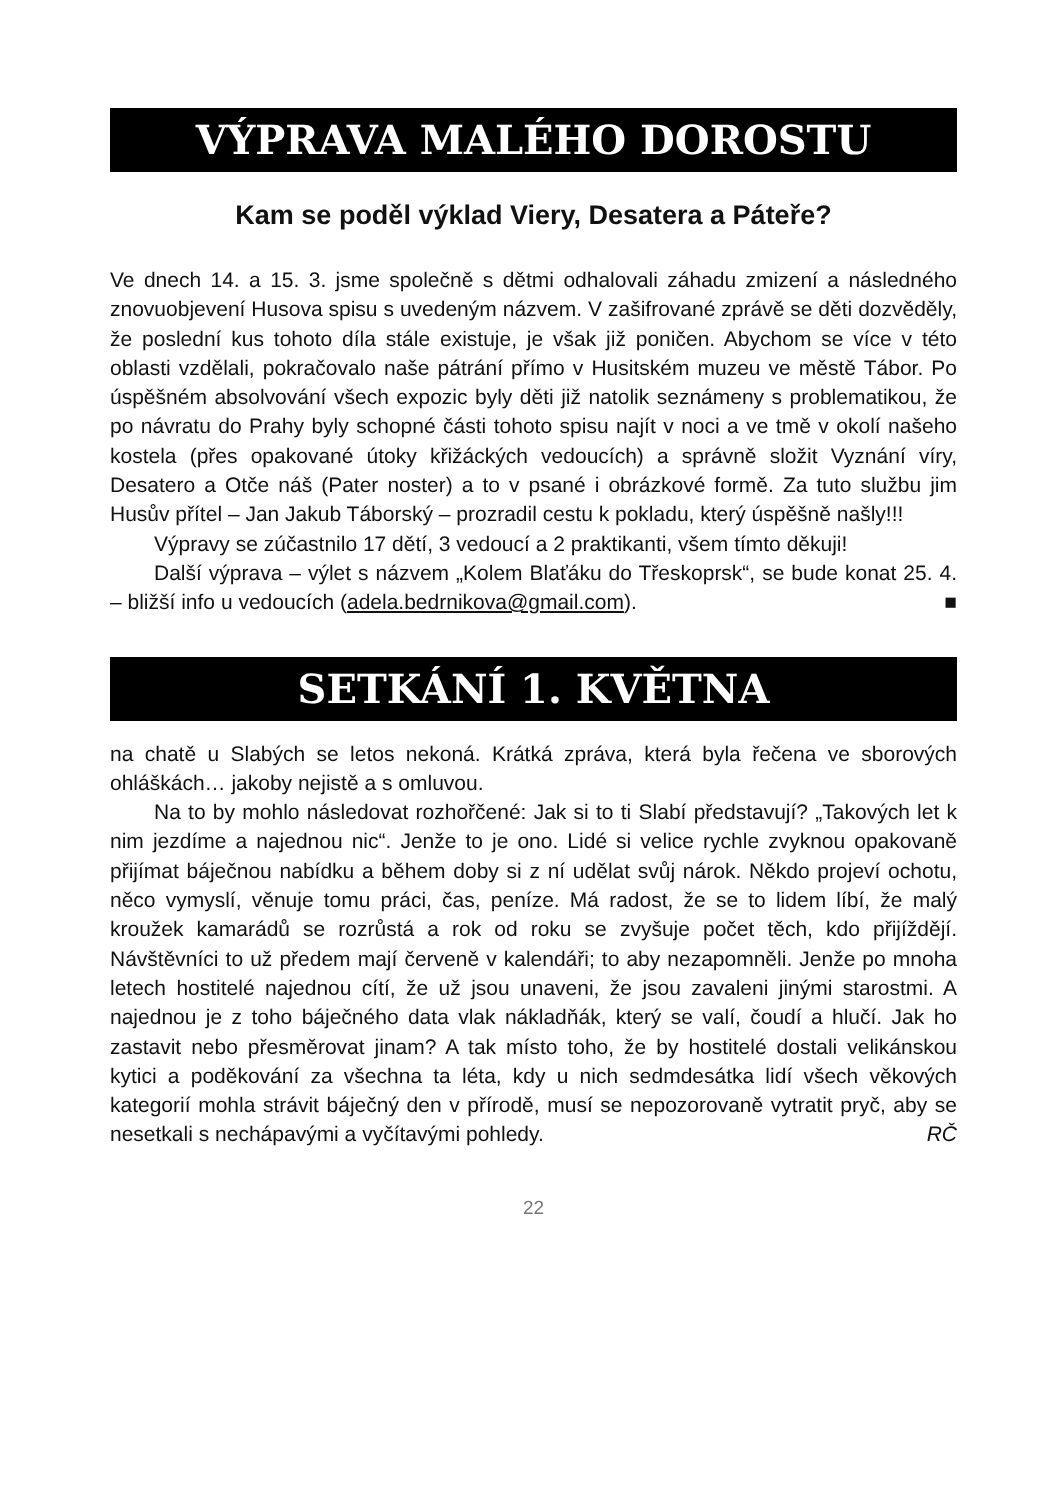VÝPRAVA MALÉHO DOROSTU
Kam se poděl výklad Viery, Desatera a Páteře?
Ve dnech 14. a 15. 3. jsme společně s dětmi odhalovali záhadu zmizení a následného znovuobjevení Husova spisu s uvedeným názvem. V zašifrované zprávě se děti dozvěděly, že poslední kus tohoto díla stále existuje, je však již poničen. Abychom se více v této oblasti vzdělali, pokračovalo naše pátrání přímo v Husitském muzeu ve městě Tábor. Po úspěšném absolvování všech expozic byly děti již natolik seznámeny s problematikou, že po návratu do Prahy byly schopné části tohoto spisu najít v noci a ve tmě v okolí našeho kostela (přes opakované útoky křižáckých vedoucích) a správně složit Vyznání víry, Desatero a Otče náš (Pater noster) a to v psané i obrázkové formě. Za tuto službu jim Husův přítel – Jan Jakub Táborský – prozradil cestu k pokladu, který úspěšně našly!!!
Výpravy se zúčastnilo 17 dětí, 3 vedoucí a 2 praktikanti, všem tímto děkuji!
Další výprava – výlet s názvem „Kolem Blaťáku do Třeskoprsk“, se bude konat 25. 4. – bližší info u vedoucích (adela.bedrnikova@gmail.com). ■
SETKÁNÍ 1. KVĚTNA
na chatě u Slabých se letos nekoná. Krátká zpráva, která byla řečena ve sborových ohláškách… jakoby nejistě a s omluvou.
Na to by mohlo následovat rozhořčené: Jak si to ti Slabí představují? „Takových let k nim jezdíme a najednou nic“. Jenže to je ono. Lidé si velice rychle zvyknou opakovaně přijímat báječnou nabídku a během doby si z ní udělat svůj nárok. Někdo projeví ochotu, něco vymyslí, věnuje tomu práci, čas, peníze. Má radost, že se to lidem líbí, že malý kroužek kamarádů se rozrůstá a rok od roku se zvyšuje počet těch, kdo přijíždějí. Návštěvníci to už předem mají červeně v kalendáři; to aby nezapomněli. Jenže po mnoha letech hostitelé najednou cítí, že už jsou unaveni, že jsou zavaleni jinými starostmi. A najednou je z toho báječného data vlak nákladňák, který se valí, čoudí a hlučí. Jak ho zastavit nebo přesměrovat jinam? A tak místo toho, že by hostitelé dostali velikánskou kytici a poděkování za všechna ta léta, kdy u nich sedmdesátka lidí všech věkových kategorií mohla strávit báječný den v přírodě, musí se nepozorovaně vytratit pryč, aby se nesetkali s nechápavými a vyčítavými pohledy. RČ
22